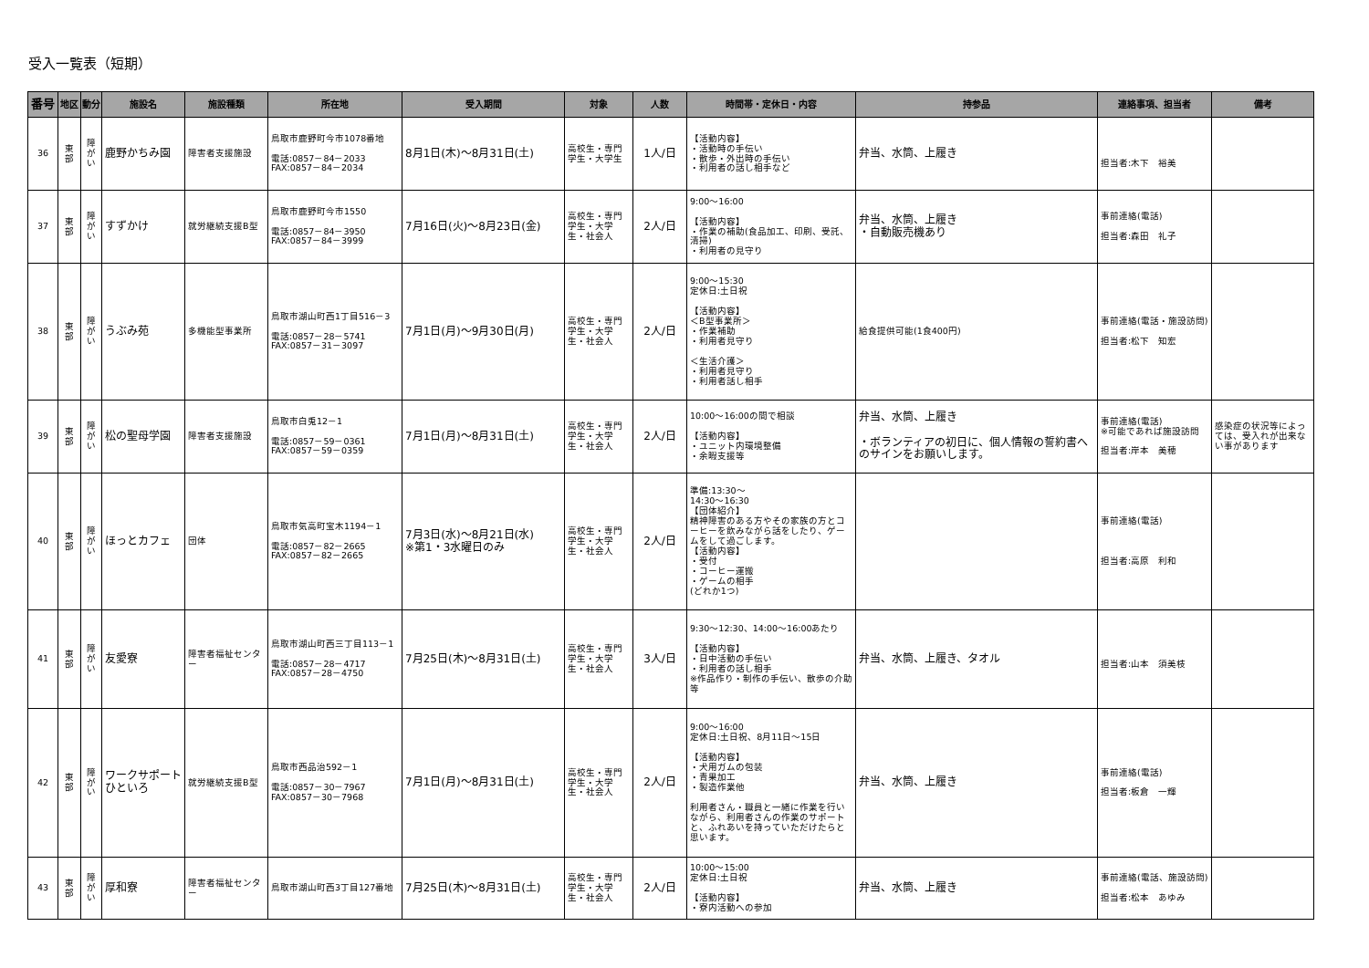受入一覧表（短期）
| 番号 | 地区 | 動分 | 施設名 | 施設種類 | 所在地 | 受入期間 | 対象 | 人数 | 時間帯・定休日・内容 | 持参品 | 連絡事項、担当者 | 備考 |
| --- | --- | --- | --- | --- | --- | --- | --- | --- | --- | --- | --- | --- |
| 36 | 東 部 | 障 が い | 鹿野かちみ園 | 障害者支援施設 | 鳥取市鹿野町今市1078番地 電話:0857－84－2033 FAX:0857－84－2034 | 8月1日(木)～8月31日(土) | 高校生・専門学生・大学生 | 1人/日 | 【活動内容】 ・活動時の手伝い ・散歩・外出時の手伝い ・利用者の話し相手など | 弁当、水筒、上履き | 担当者:木下 裕美 | |
| 37 | 東 部 | 障 が い | すずかけ | 就労継続支援B型 | 鳥取市鹿野町今市1550 電話:0857－84－3950 FAX:0857－84－3999 | 7月16日(火)～8月23日(金) | 高校生・専門学生・大学生・社会人 | 2人/日 | 9:00～16:00 【活動内容】 ・作業の補助(食品加工、印刷、受託、清掃) ・利用者の見守り | 弁当、水筒、上履き ・自動販売機あり | 事前連絡(電話) 担当者:森田 礼子 | |
| 38 | 東 部 | 障 が い | うぶみ苑 | 多機能型事業所 | 鳥取市湖山町西1丁目516－3 電話:0857－28－5741 FAX:0857－31－3097 | 7月1日(月)～9月30日(月) | 高校生・専門学生・大学生・社会人 | 2人/日 | 9:00～15:30 定休日:土日祝 【活動内容】 ＜B型事業所＞ ・作業補助 ・利用者見守り ＜生活介護＞ ・利用者見守り ・利用者話し相手 | 給食提供可能(1食400円) | 事前連絡(電話・施設訪問) 担当者:松下 知宏 | |
| 39 | 東 部 | 障 が い | 松の聖母学園 | 障害者支援施設 | 鳥取市白兎12－1 電話:0857－59－0361 FAX:0857－59－0359 | 7月1日(月)～8月31日(土) | 高校生・専門学生・大学生・社会人 | 2人/日 | 10:00～16:00の間で相談 【活動内容】 ・ユニット内環境整備 ・余暇支援等 | 弁当、水筒、上履き ・ボランティアの初日に、個人情報の誓約書へのサインをお願いします。 | 事前連絡(電話) ※可能であれば施設訪問 担当者:岸本 美穂 | 感染症の状況等によっては、受入れが出来ない事があります |
| 40 | 東 部 | 障 が い | ほっとカフェ | 団体 | 鳥取市気高町宝木1194－1 電話:0857－82－2665 FAX:0857－82－2665 | 7月3日(水)～8月21日(水) ※第1・3水曜日のみ | 高校生・専門学生・大学生・社会人 | 2人/日 | 準備:13:30～ 14:30～16:30 【団体紹介】 精神障害のある方やその家族の方とコーヒーを飲みながら話をしたり、ゲームをして過ごします。 【活動内容】 ・受付 ・コーヒー運搬 ・ゲームの相手 (どれか1つ) | | 事前連絡(電話) 担当者:高原 利和 | |
| 41 | 東 部 | 障 が い | 友愛寮 | 障害者福祉センター | 鳥取市湖山町西三丁目113－1 電話:0857－28－4717 FAX:0857－28－4750 | 7月25日(木)～8月31日(土) | 高校生・専門学生・大学生・社会人 | 3人/日 | 9:30～12:30、14:00～16:00あたり 【活動内容】 ・日中活動の手伝い ・利用者の話し相手 ※作品作り・制作の手伝い、散歩の介助等 | 弁当、水筒、上履き、タオル | 担当者:山本 須美枝 | |
| 42 | 東 部 | 障 が い | ワークサポートひといろ | 就労継続支援B型 | 鳥取市西品治592－1 電話:0857－30－7967 FAX:0857－30－7968 | 7月1日(月)～8月31日(土) | 高校生・専門学生・大学生・社会人 | 2人/日 | 9:00～16:00 定休日:土日祝、8月11日～15日 【活動内容】 ・犬用ガムの包装 ・青果加工 ・製造作業他 利用者さん・職員と一緒に作業を行いながら、利用者さんの作業のサポートと、ふれあいを持っていただけたらと思います。 | 弁当、水筒、上履き | 事前連絡(電話) 担当者:板倉 一輝 | |
| 43 | 東 部 | 障 が い | 厚和寮 | 障害者福祉センター | 鳥取市湖山町西3丁目127番地 | 7月25日(木)～8月31日(土) | 高校生・専門学生・大学生・社会人 | 2人/日 | 10:00～15:00 定休日:土日祝 【活動内容】 ・寮内活動への参加 | 弁当、水筒、上履き | 事前連絡(電話、施設訪問) 担当者:松本 あゆみ | |